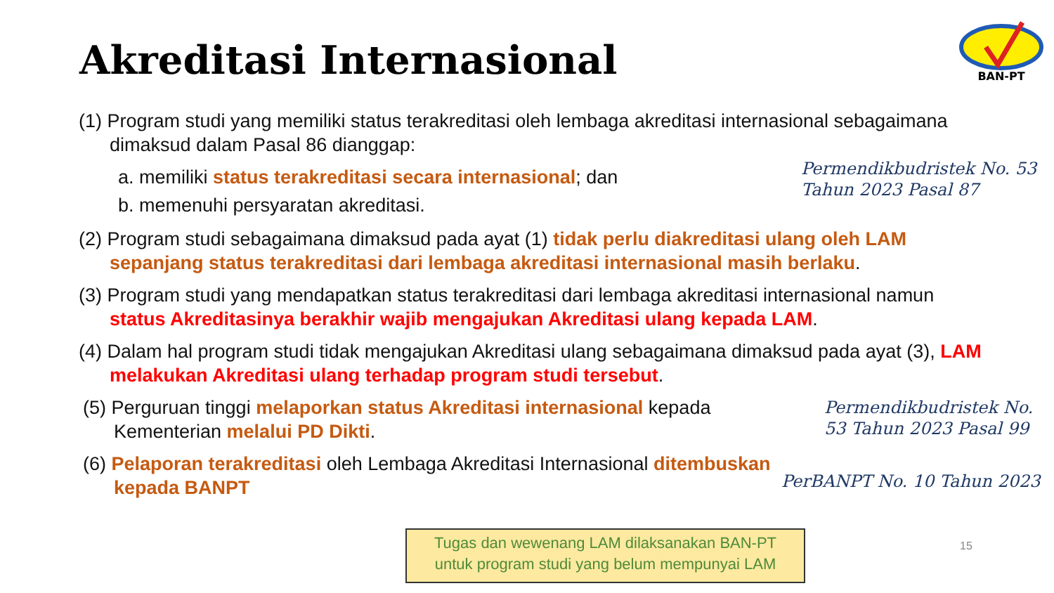Akreditasi Internasional
BAN-PT
(1) Program studi yang memiliki status terakreditasi oleh lembaga akreditasi internasional sebagaimana dimaksud dalam Pasal 86 dianggap:
a. memiliki status terakreditasi secara internasional; dan
b. memenuhi persyaratan akreditasi.
(2) Program studi sebagaimana dimaksud pada ayat (1) tidak perlu diakreditasi ulang oleh LAM sepanjang status terakreditasi dari lembaga akreditasi internasional masih berlaku.
(3) Program studi yang mendapatkan status terakreditasi dari lembaga akreditasi internasional namun status Akreditasinya berakhir wajib mengajukan Akreditasi ulang kepada LAM.
(4) Dalam hal program studi tidak mengajukan Akreditasi ulang sebagaimana dimaksud pada ayat (3), LAM melakukan Akreditasi ulang terhadap program studi tersebut.
(5) Perguruan tinggi melaporkan status Akreditasi internasional kepada Kementerian melalui PD Dikti.
(6) Pelaporan terakreditasi oleh Lembaga Akreditasi Internasional ditembuskan kepada BANPT
Permendikbudristek No. 53
Tahun 2023 Pasal 87
Permendikbudristek No.
53 Tahun 2023 Pasal 99
PerBANPT No. 10 Tahun 2023
Tugas dan wewenang LAM dilaksanakan BAN-PT
untuk program studi yang belum mempunyai LAM
15